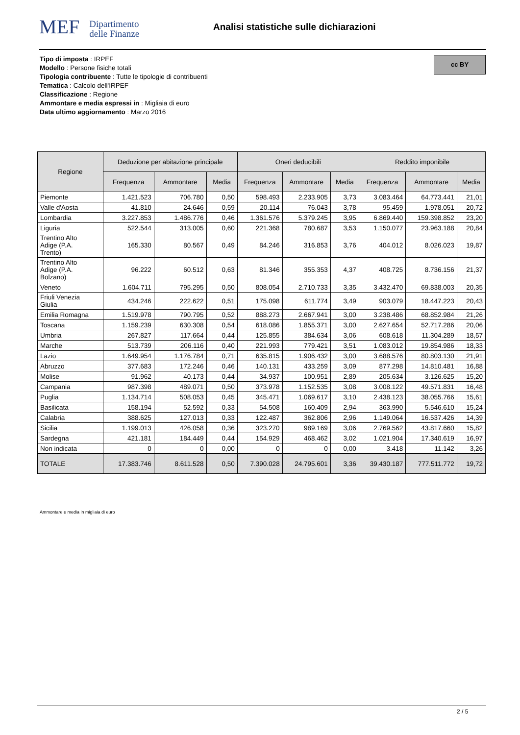MEF Dipartimento
delle Finanze
Analisi statistiche sulle dichiarazioni
Tipo di imposta : IRPEF
Modello : Persone fisiche totali
Tipologia contribuente : Tutte le tipologie di contribuenti
Tematica : Calcolo dell'IRPEF
Classificazione : Regione
Ammontare e media espressi in : Migliaia di euro
Data ultimo aggiornamento : Marzo 2016
cc BY
| Regione | Deduzione per abitazione principale | | | Oneri deducibili | | | Reddito imponibile | | |
| --- | --- | --- | --- | --- | --- | --- | --- | --- | --- |
| | Frequenza | Ammontare | Media | Frequenza | Ammontare | Media | Frequenza | Ammontare | Media |
| Piemonte | 1.421.523 | 706.780 | 0,50 | 598.493 | 2.233.905 | 3,73 | 3.083.464 | 64.773.441 | 21,01 |
| Valle d'Aosta | 41.810 | 24.646 | 0,59 | 20.114 | 76.043 | 3,78 | 95.459 | 1.978.051 | 20,72 |
| Lombardia | 3.227.853 | 1.486.776 | 0,46 | 1.361.576 | 5.379.245 | 3,95 | 6.869.440 | 159.398.852 | 23,20 |
| Liguria | 522.544 | 313.005 | 0,60 | 221.368 | 780.687 | 3,53 | 1.150.077 | 23.963.188 | 20,84 |
| Trentino Alto Adige (P.A. Trento) | 165.330 | 80.567 | 0,49 | 84.246 | 316.853 | 3,76 | 404.012 | 8.026.023 | 19,87 |
| Trentino Alto Adige (P.A. Bolzano) | 96.222 | 60.512 | 0,63 | 81.346 | 355.353 | 4,37 | 408.725 | 8.736.156 | 21,37 |
| Veneto | 1.604.711 | 795.295 | 0,50 | 808.054 | 2.710.733 | 3,35 | 3.432.470 | 69.838.003 | 20,35 |
| Friuli Venezia Giulia | 434.246 | 222.622 | 0,51 | 175.098 | 611.774 | 3,49 | 903.079 | 18.447.223 | 20,43 |
| Emilia Romagna | 1.519.978 | 790.795 | 0,52 | 888.273 | 2.667.941 | 3,00 | 3.238.486 | 68.852.984 | 21,26 |
| Toscana | 1.159.239 | 630.308 | 0,54 | 618.086 | 1.855.371 | 3,00 | 2.627.654 | 52.717.286 | 20,06 |
| Umbria | 267.827 | 117.664 | 0,44 | 125.855 | 384.634 | 3,06 | 608.618 | 11.304.289 | 18,57 |
| Marche | 513.739 | 206.116 | 0,40 | 221.993 | 779.421 | 3,51 | 1.083.012 | 19.854.986 | 18,33 |
| Lazio | 1.649.954 | 1.176.784 | 0,71 | 635.815 | 1.906.432 | 3,00 | 3.688.576 | 80.803.130 | 21,91 |
| Abruzzo | 377.683 | 172.246 | 0,46 | 140.131 | 433.259 | 3,09 | 877.298 | 14.810.481 | 16,88 |
| Molise | 91.962 | 40.173 | 0,44 | 34.937 | 100.951 | 2,89 | 205.634 | 3.126.625 | 15,20 |
| Campania | 987.398 | 489.071 | 0,50 | 373.978 | 1.152.535 | 3,08 | 3.008.122 | 49.571.831 | 16,48 |
| Puglia | 1.134.714 | 508.053 | 0,45 | 345.471 | 1.069.617 | 3,10 | 2.438.123 | 38.055.766 | 15,61 |
| Basilicata | 158.194 | 52.592 | 0,33 | 54.508 | 160.409 | 2,94 | 363.990 | 5.546.610 | 15,24 |
| Calabria | 388.625 | 127.013 | 0,33 | 122.487 | 362.806 | 2,96 | 1.149.064 | 16.537.426 | 14,39 |
| Sicilia | 1.199.013 | 426.058 | 0,36 | 323.270 | 989.169 | 3,06 | 2.769.562 | 43.817.660 | 15,82 |
| Sardegna | 421.181 | 184.449 | 0,44 | 154.929 | 468.462 | 3,02 | 1.021.904 | 17.340.619 | 16,97 |
| Non indicata | 0 | 0 | 0,00 | 0 | 0 | 0,00 | 3.418 | 11.142 | 3,26 |
| TOTALE | 17.383.746 | 8.611.528 | 0,50 | 7.390.028 | 24.795.601 | 3,36 | 39.430.187 | 777.511.772 | 19,72 |
Ammontare e media in migliaia di euro
2 / 5